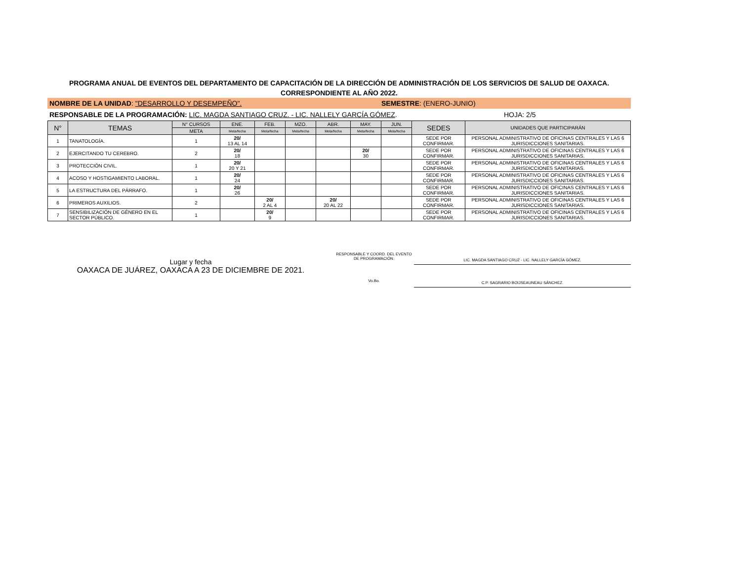PROGRAMA ANUAL DE EVENTOS DEL DEPARTAMENTO DE CAPACITACIÓN DE LA DIRECCIÓN DE ADMINISTRACIÓN DE LOS SERVICIOS DE SALUD DE OAXACA.
CORRESPONDIENTE AL AÑO 2022.
NOMBRE DE LA UNIDAD: "DESARROLLO Y DESEMPEÑO". SEMESTRE: (ENERO-JUNIO)
RESPONSABLE DE LA PROGRAMACIÓN: LIC. MAGDA SANTIAGO CRUZ. - LIC. NALLELY GARCÍA GÓMEZ. HOJA: 2/5
| N° | TEMAS | N° CURSOS | ENE. | FEB. | MZO. | ABR. | MAY. | JUN. | SEDES | UNIDADES QUE PARTICIPARÁN |
| --- | --- | --- | --- | --- | --- | --- | --- | --- | --- | --- |
| | | META | Meta/fecha | Meta/fecha | Meta/fecha | Meta/fecha | Meta/fecha | Meta/fecha | | |
| 1 | TANATOLOGÍA. | 1 | 20/ 13 AL 14 | | | | | | SEDE POR CONFIRMAR. | PERSONAL ADMINISTRATIVO DE OFICINAS CENTRALES Y LAS 6 JURISDICCIONES SANITARIAS. |
| 2 | EJERCITANDO TU CEREBRO. | 2 | 20/ 18 | | | | 20/ 30 | | SEDE POR CONFIRMAR. | PERSONAL ADMINISTRATIVO DE OFICINAS CENTRALES Y LAS 6 JURISDICCIONES SANITARIAS. |
| 3 | PROTECCIÓN CIVIL. | 1 | 20/ 20 Y 21 | | | | | | SEDE POR CONFIRMAR. | PERSONAL ADMINISTRATIVO DE OFICINAS CENTRALES Y LAS 6 JURISDICCIONES SANITARIAS. |
| 4 | ACOSO Y HOSTIGAMIENTO LABORAL. | 1 | 20/ 24 | | | | | | SEDE POR CONFIRMAR. | PERSONAL ADMINISTRATIVO DE OFICINAS CENTRALES Y LAS 6 JURISDICCIONES SANITARIAS. |
| 5 | LA ESTRUCTURA DEL PÁRRAFO. | 1 | 20/ 26 | | | | | | SEDE POR CONFIRMAR. | PERSONAL ADMINISTRATIVO DE OFICINAS CENTRALES Y LAS 6 JURISDICCIONES SANITARIAS. |
| 6 | PRIMEROS AUXILIOS. | 2 | | 20/ 2 AL 4 | | 20/ 20 AL 22 | | | SEDE POR CONFIRMAR. | PERSONAL ADMINISTRATIVO DE OFICINAS CENTRALES Y LAS 6 JURISDICCIONES SANITARIAS. |
| 7 | SENSIBILIZACIÓN DE GÉNERO EN EL SECTOR PÚBLICO. | 1 | | 20/ 9 | | | | | SEDE POR CONFIRMAR. | PERSONAL ADMINISTRATIVO DE OFICINAS CENTRALES Y LAS 6 JURISDICCIONES SANITARIAS. |
Lugar y fecha
OAXACA DE JUÁREZ, OAXACA A 23 DE DICIEMBRE DE 2021.
RESPONSABLE Y COORD. DEL EVENTO
DE PROGRAMACIÓN.
Vo.Bo.
LIC. MAGDA SANTIAGO CRUZ - LIC. NALLELY GARCÍA GÓMEZ.
C.P. SAGRARIO BOIJSEAUNEAU SÁNCHEZ.